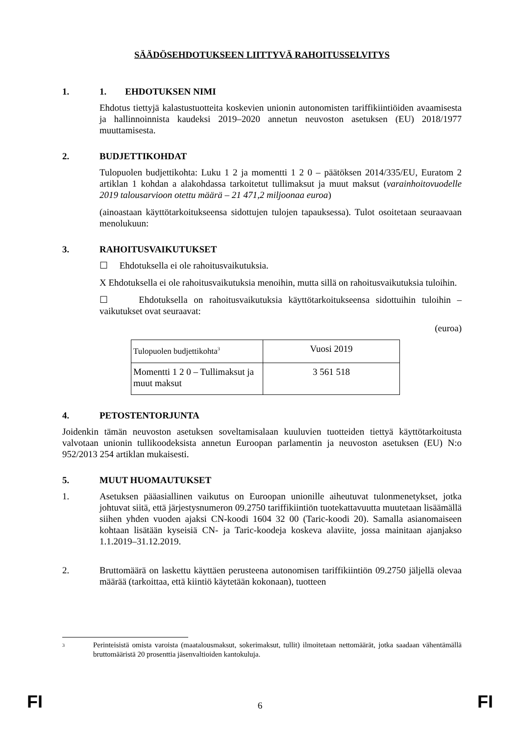SÄÄDÖSEHDOTUKSEEN LIITTYVÄ RAHOITUSSELVITYS
1. 1. EHDOTUKSEN NIMI
Ehdotus tiettyjä kalastustuotteita koskevien unionin autonomisten tariffikiintiöiden avaamisesta ja hallinnoinnista kaudeksi 2019–2020 annetun neuvoston asetuksen (EU) 2018/1977 muuttamisesta.
2. BUDJETTIKOHDAT
Tulopuolen budjettikohta: Luku 1 2 ja momentti 1 2 0 – päätöksen 2014/335/EU, Euratom 2 artiklan 1 kohdan a alakohdassa tarkoitetut tullimaksut ja muut maksut (varainhoitovuodelle 2019 talousarvioon otettu määrä – 21 471,2 miljoonaa euroa)
(ainoastaan käyttötarkoitukseensa sidottujen tulojen tapauksessa). Tulot osoitetaan seuraavaan menolukuun:
3. RAHOITUSVAIKUTUKSET
☐ Ehdotuksella ei ole rahoitusvaikutuksia.
X Ehdotuksella ei ole rahoitusvaikutuksia menoihin, mutta sillä on rahoitusvaikutuksia tuloihin.
☐ Ehdotuksella on rahoitusvaikutuksia käyttötarkoitukseensa sidottuihin tuloihin – vaikutukset ovat seuraavat:
(euroa)
| Tulopuolen budjettikohta<sup>3</sup> | Vuosi 2019 |
| Momentti 1 2 0 – Tullimaksut ja muut maksut | 3 561 518 |
4. PETOSTENTORJUNTA
Joidenkin tämän neuvoston asetuksen soveltamisalaan kuuluvien tuotteiden tiettyä käyttötarkoitusta valvotaan unionin tullikoodeksista annetun Euroopan parlamentin ja neuvoston asetuksen (EU) N:o 952/2013 254 artiklan mukaisesti.
5. MUUT HUOMAUTUKSET
1. Asetuksen pääasiallinen vaikutus on Euroopan unionille aiheutuvat tulonmenetykset, jotka johtuvat siitä, että järjestysnumeron 09.2750 tariffikiintiön tuotekattavuutta muutetaan lisäämällä siihen yhden vuoden ajaksi CN-koodi 1604 32 00 (Taric-koodi 20). Samalla asianomaiseen kohtaan lisätään kyseisiä CN- ja Taric-koodeja koskeva alaviite, jossa mainitaan ajanjakso 1.1.2019–31.12.2019.
2. Bruttomäärä on laskettu käyttäen perusteena autonomisen tariffikiintiön 09.2750 jäljellä olevaa määrää (tarkoittaa, että kiintiö käytetään kokonaan), tuotteen
3
Perinteisistä omista varoista (maatalousmaksut, sokerimaksut, tullit) ilmoitetaan nettomäärät, jotka saadaan vähentämällä bruttomääristä 20 prosenttia jäsenvaltioiden kantokuluja.
FI
6 FI